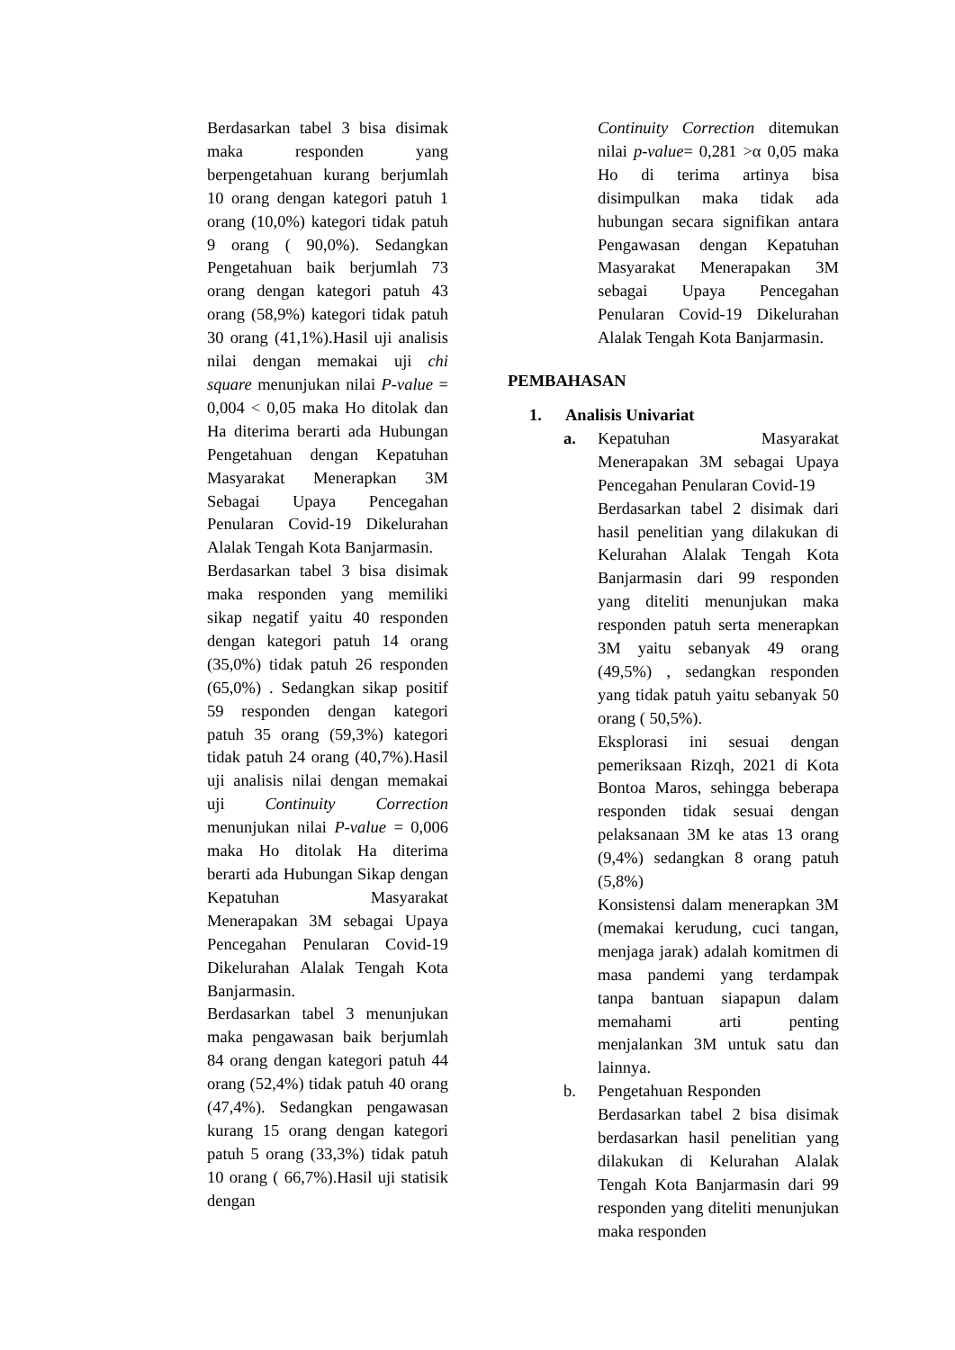Berdasarkan tabel 3 bisa disimak maka responden yang berpengetahuan kurang berjumlah 10 orang dengan kategori patuh 1 orang (10,0%) kategori tidak patuh 9 orang ( 90,0%). Sedangkan Pengetahuan baik berjumlah 73 orang dengan kategori patuh 43 orang (58,9%) kategori tidak patuh 30 orang (41,1%).Hasil uji analisis nilai dengan memakai uji chi square menunjukan nilai P-value = 0,004 < 0,05 maka Ho ditolak dan Ha diterima berarti ada Hubungan Pengetahuan dengan Kepatuhan Masyarakat Menerapkan 3M Sebagai Upaya Pencegahan Penularan Covid-19 Dikelurahan Alalak Tengah Kota Banjarmasin.
Berdasarkan tabel 3 bisa disimak maka responden yang memiliki sikap negatif yaitu 40 responden dengan kategori patuh 14 orang (35,0%) tidak patuh 26 responden (65,0%) . Sedangkan sikap positif 59 responden dengan kategori patuh 35 orang (59,3%) kategori tidak patuh 24 orang (40,7%).Hasil uji analisis nilai dengan memakai uji Continuity Correction menunjukan nilai P-value = 0,006 maka Ho ditolak Ha diterima berarti ada Hubungan Sikap dengan Kepatuhan Masyarakat Menerapakan 3M sebagai Upaya Pencegahan Penularan Covid-19 Dikelurahan Alalak Tengah Kota Banjarmasin.
Berdasarkan tabel 3 menunjukan maka pengawasan baik berjumlah 84 orang dengan kategori patuh 44 orang (52,4%) tidak patuh 40 orang (47,4%). Sedangkan pengawasan kurang 15 orang dengan kategori patuh 5 orang (33,3%) tidak patuh 10 orang ( 66,7%).Hasil uji statisik dengan
Continuity Correction ditemukan nilai p-value= 0,281 >α 0,05 maka Ho di terima artinya bisa disimpulkan maka tidak ada hubungan secara signifikan antara Pengawasan dengan Kepatuhan Masyarakat Menerapakan 3M sebagai Upaya Pencegahan Penularan Covid-19 Dikelurahan Alalak Tengah Kota Banjarmasin.
PEMBAHASAN
1. Analisis Univariat
a. Kepatuhan Masyarakat Menerapakan 3M sebagai Upaya Pencegahan Penularan Covid-19
Berdasarkan tabel 2 disimak dari hasil penelitian yang dilakukan di Kelurahan Alalak Tengah Kota Banjarmasin dari 99 responden yang diteliti menunjukan maka responden patuh serta menerapkan 3M yaitu sebanyak 49 orang (49,5%) , sedangkan responden yang tidak patuh yaitu sebanyak 50 orang ( 50,5%).
Eksplorasi ini sesuai dengan pemeriksaan Rizqh, 2021 di Kota Bontoa Maros, sehingga beberapa responden tidak sesuai dengan pelaksanaan 3M ke atas 13 orang (9,4%) sedangkan 8 orang patuh (5,8%)
Konsistensi dalam menerapkan 3M (memakai kerudung, cuci tangan, menjaga jarak) adalah komitmen di masa pandemi yang terdampak tanpa bantuan siapapun dalam memahami arti penting menjalankan 3M untuk satu dan lainnya.
b. Pengetahuan Responden
Berdasarkan tabel 2 bisa disimak berdasarkan hasil penelitian yang dilakukan di Kelurahan Alalak Tengah Kota Banjarmasin dari 99 responden yang diteliti menunjukan maka responden